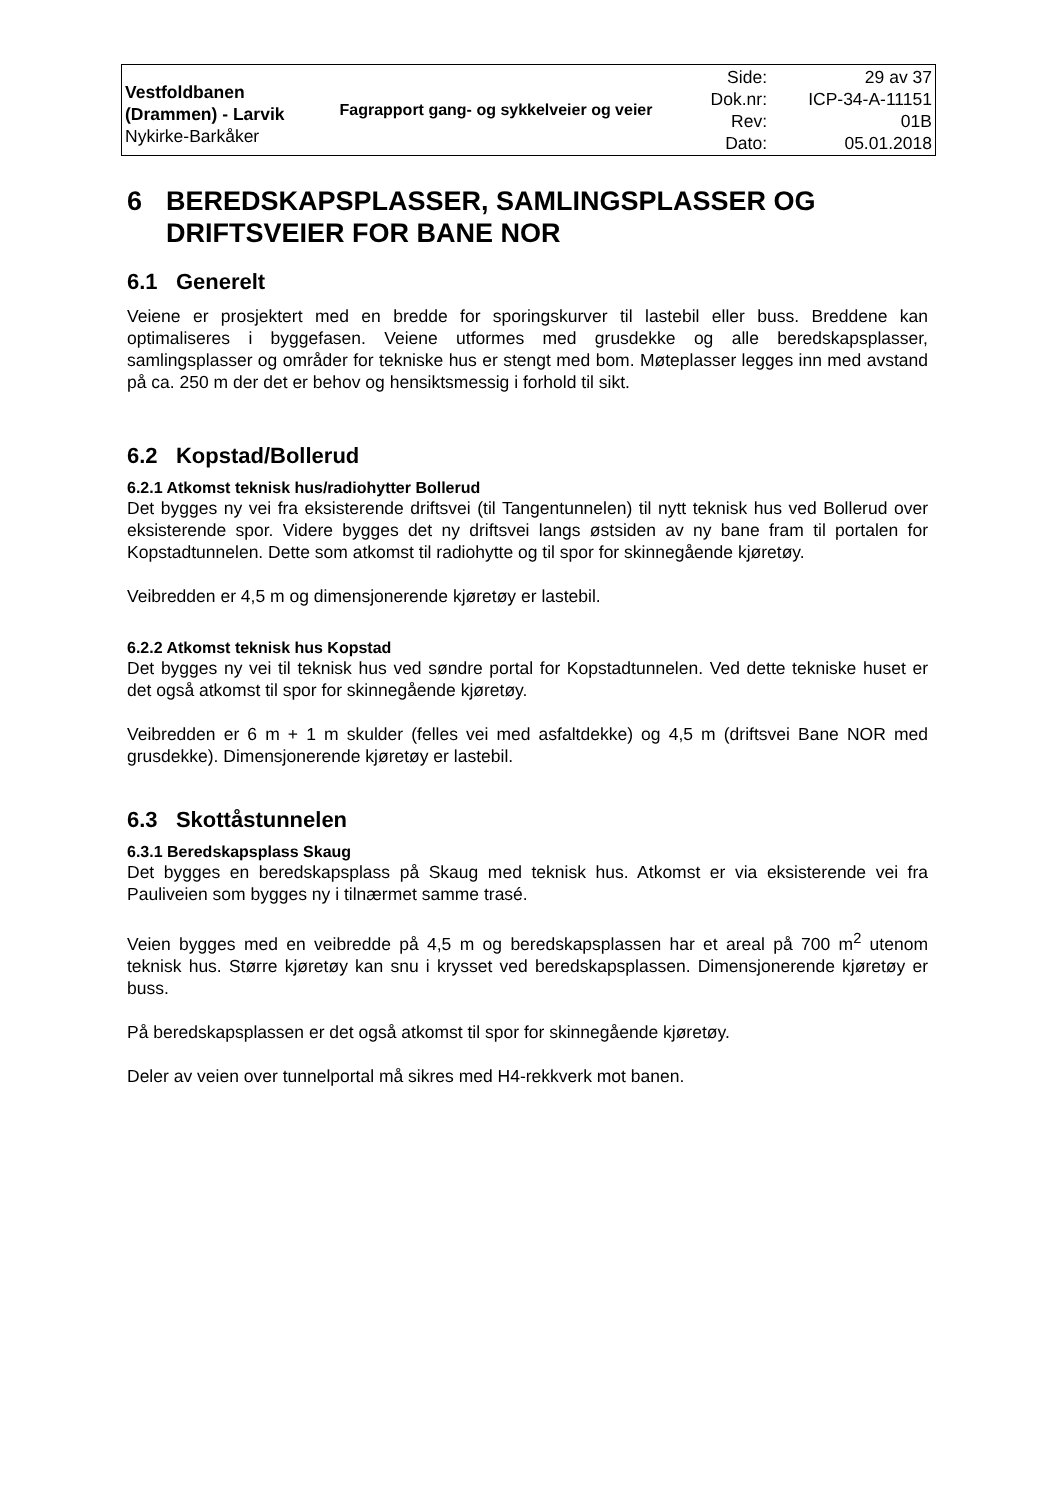| Vestfoldbanen (Drammen) - Larvik Nykirke-Barkåker | Fagrapport gang- og sykkelveier og veier | Side: Dok.nr: Rev: Dato: | 29 av 37 ICP-34-A-11151 01B 05.01.2018 |
6 BEREDSKAPSPLASSER, SAMLINGSPLASSER OG DRIFTSVEIER FOR BANE NOR
6.1 Generelt
Veiene er prosjektert med en bredde for sporingskurver til lastebil eller buss. Breddene kan optimaliseres i byggefasen. Veiene utformes med grusdekke og alle beredskapsplasser, samlingsplasser og områder for tekniske hus er stengt med bom. Møteplasser legges inn med avstand på ca. 250 m der det er behov og hensiktsmessig i forhold til sikt.
6.2 Kopstad/Bollerud
6.2.1 Atkomst teknisk hus/radiohytter Bollerud
Det bygges ny vei fra eksisterende driftsvei (til Tangentunnelen) til nytt teknisk hus ved Bollerud over eksisterende spor. Videre bygges det ny driftsvei langs østsiden av ny bane fram til portalen for Kopstadtunnelen. Dette som atkomst til radiohytte og til spor for skinnegående kjøretøy.
Veibredden er 4,5 m og dimensjonerende kjøretøy er lastebil.
6.2.2 Atkomst teknisk hus Kopstad
Det bygges ny vei til teknisk hus ved søndre portal for Kopstadtunnelen. Ved dette tekniske huset er det også atkomst til spor for skinnegående kjøretøy.
Veibredden er 6 m + 1 m skulder (felles vei med asfaltdekke) og 4,5 m (driftsvei Bane NOR med grusdekke). Dimensjonerende kjøretøy er lastebil.
6.3 Skottåstunnelen
6.3.1 Beredskapsplass Skaug
Det bygges en beredskapsplass på Skaug med teknisk hus. Atkomst er via eksisterende vei fra Pauliveien som bygges ny i tilnærmet samme trasé.
Veien bygges med en veibredde på 4,5 m og beredskapsplassen har et areal på 700 m<sup>2</sup> utenom teknisk hus. Større kjøretøy kan snu i krysset ved beredskapsplassen. Dimensjonerende kjøretøy er buss.
På beredskapsplassen er det også atkomst til spor for skinnegående kjøretøy.
Deler av veien over tunnelportal må sikres med H4-rekkverk mot banen.